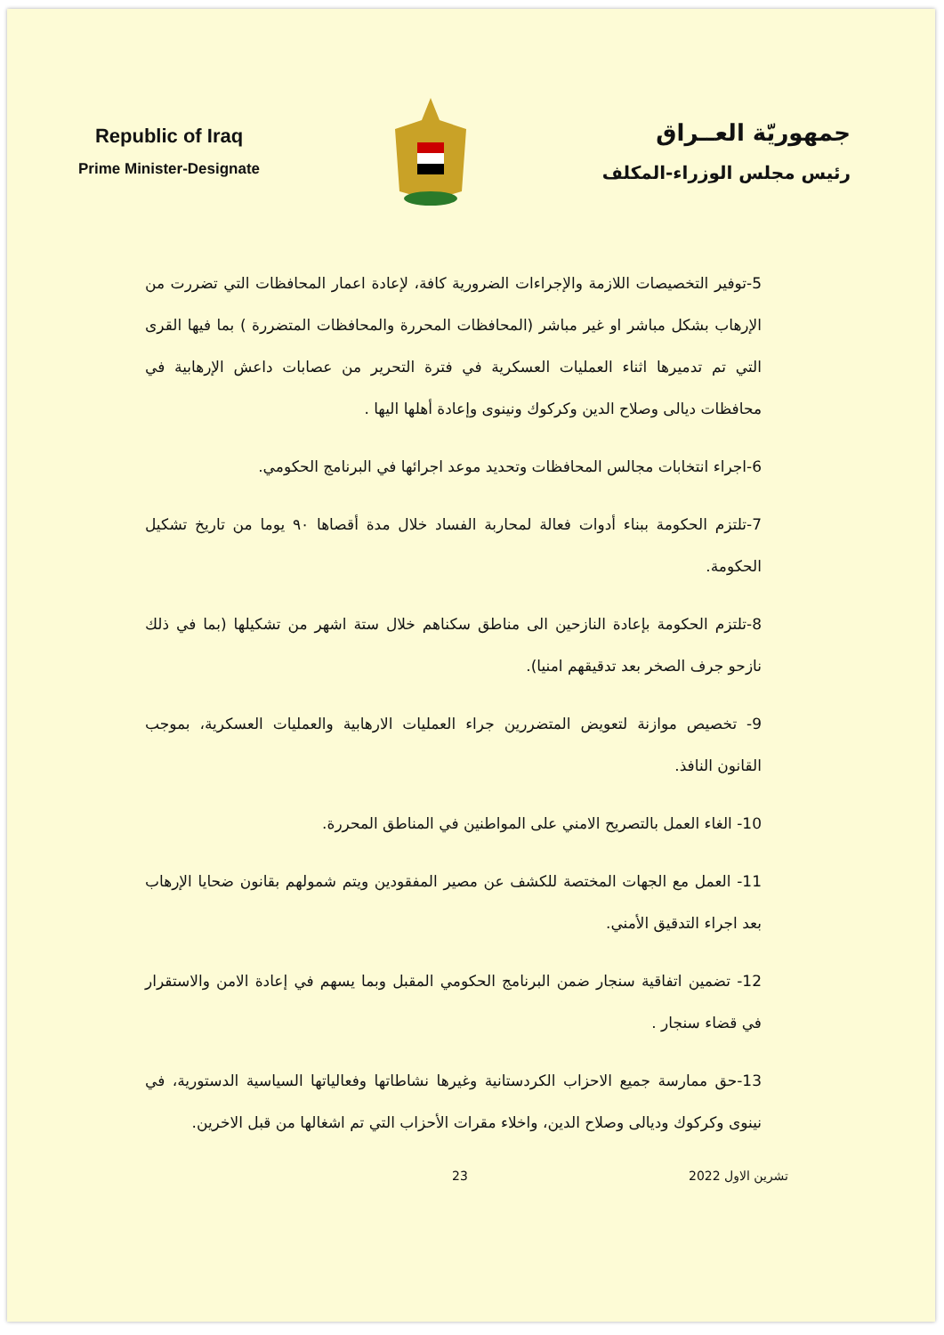Republic of Iraq
Prime Minister-Designate
جمهوريّة العــراق
رئيس مجلس الوزراء-المكلف
5-توفير التخصيصات اللازمة والإجراءات الضرورية كافة، لإعادة اعمار المحافظات التي تضررت من الإرهاب بشكل مباشر او غير مباشر (المحافظات المحررة والمحافظات المتضررة ) بما فيها القرى التي تم تدميرها اثناء العمليات العسكرية في فترة التحرير من عصابات داعش الإرهابية في محافظات ديالى وصلاح الدين وكركوك ونينوى وإعادة أهلها اليها .
6-اجراء انتخابات مجالس المحافظات وتحديد موعد اجرائها في البرنامج الحكومي.
7-تلتزم الحكومة ببناء أدوات فعالة لمحاربة الفساد خلال مدة أقصاها ٩٠ يوما من تاريخ تشكيل الحكومة.
8-تلتزم الحكومة بإعادة النازحين الى مناطق سكناهم خلال ستة اشهر من تشكيلها (بما في ذلك نازحو جرف الصخر بعد تدقيقهم امنيا).
9- تخصيص موازنة لتعويض المتضررين جراء العمليات الارهابية والعمليات العسكرية، بموجب القانون النافذ.
10- الغاء العمل بالتصريح الامني على المواطنين في المناطق المحررة.
11- العمل مع الجهات المختصة للكشف عن مصير المفقودين ويتم شمولهم بقانون ضحايا الإرهاب بعد اجراء التدقيق الأمني.
12- تضمين اتفاقية سنجار ضمن البرنامج الحكومي المقبل وبما يسهم في إعادة الامن والاستقرار في قضاء سنجار .
13-حق ممارسة جميع الاحزاب الكردستانية وغيرها نشاطاتها وفعالياتها السياسية الدستورية، في نينوى وكركوك وديالى وصلاح الدين، واخلاء مقرات الأحزاب التي تم اشغالها من قبل الاخرين.
23 تشرين الاول 2022